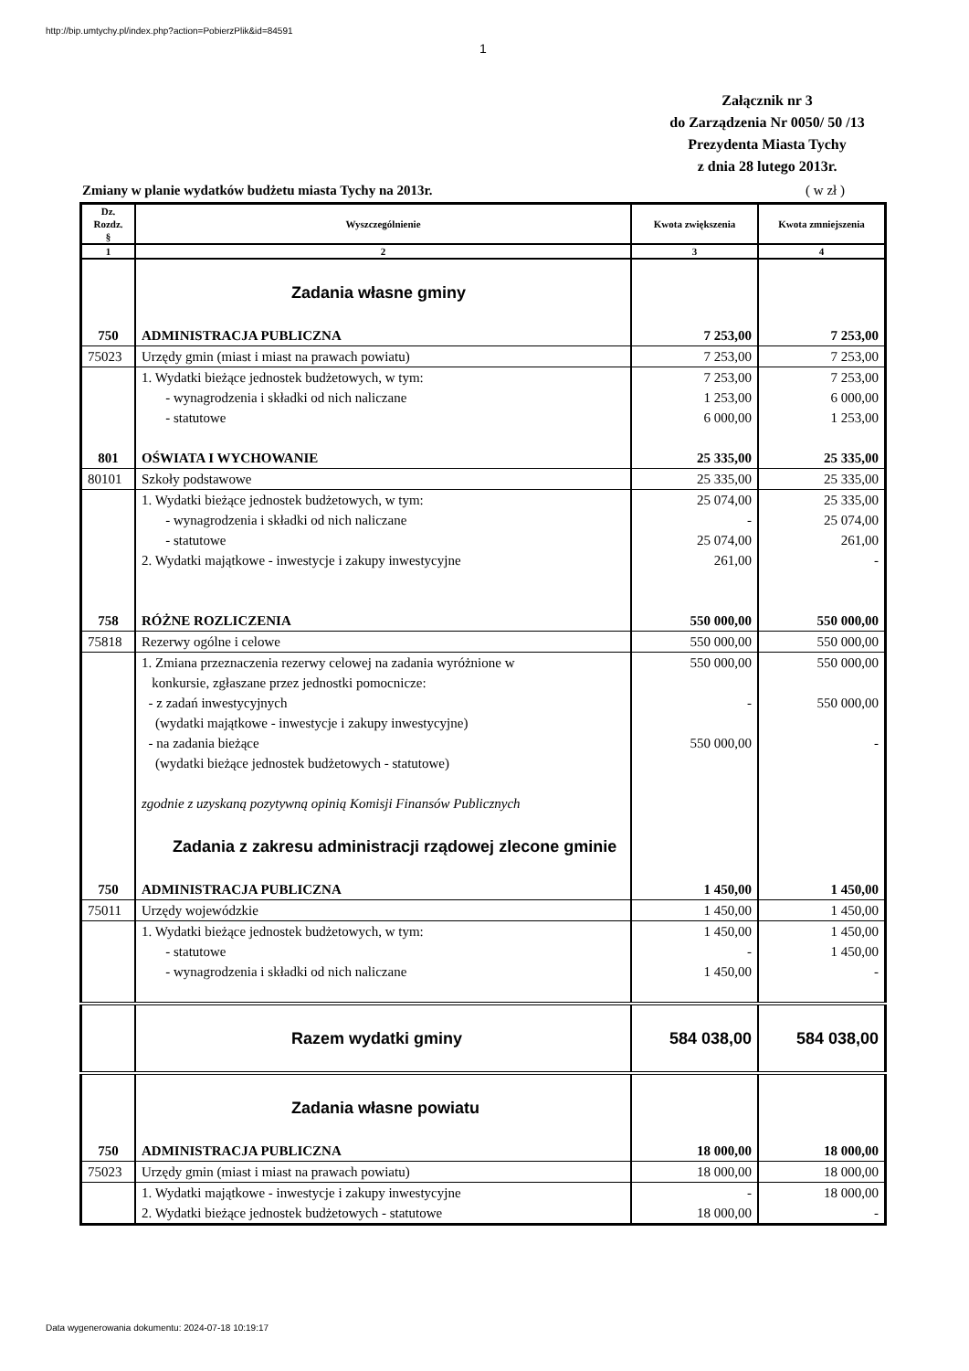http://bip.umtychy.pl/index.php?action=PobierzPlik&id=84591
1
Załącznik nr 3
do Zarządzenia Nr 0050/ 50 /13
Prezydenta Miasta Tychy
z dnia 28 lutego 2013r.
Zmiany w planie wydatków budżetu miasta Tychy na 2013r. ( w zł )
| Dz. Rozdz. § | Wyszczególnienie | Kwota zwiększenia | Kwota zmniejszenia |
| --- | --- | --- | --- |
| 1 | 2 | 3 | 4 |
| | Zadania własne gminy | | |
| 750 | ADMINISTRACJA PUBLICZNA | 7 253,00 | 7 253,00 |
| 75023 | Urzędy gmin (miast i miast na prawach powiatu) | 7 253,00 | 7 253,00 |
| | 1. Wydatki bieżące jednostek budżetowych, w tym: - wynagrodzenia i składki od nich naliczane - statutowe | 7 253,00 1 253,00 6 000,00 | 7 253,00 6 000,00 1 253,00 |
| 801 | OŚWIATA I WYCHOWANIE | 25 335,00 | 25 335,00 |
| 80101 | Szkoły podstawowe | 25 335,00 | 25 335,00 |
| | 1. Wydatki bieżące jednostek budżetowych, w tym: - wynagrodzenia i składki od nich naliczane - statutowe 2. Wydatki majątkowe - inwestycje i zakupy inwestycyjne | 25 074,00 - 25 074,00 261,00 | 25 335,00 25 074,00 261,00 - |
| 758 | RÓŻNE ROZLICZENIA | 550 000,00 | 550 000,00 |
| 75818 | Rezerwy ogólne i celowe | 550 000,00 | 550 000,00 |
| | 1. Zmiana przeznaczenia rezerwy celowej na zadania wyróżnione w konkursie, zgłaszane przez jednostki pomocnicze: - z zadań inwestycyjnych (wydatki majątkowe - inwestycje i zakupy inwestycyjne) - na zadania bieżące (wydatki bieżące jednostek budżetowych - statutowe) zgodnie z uzyskaną pozytywną opinią Komisji Finansów Publicznych | 550 000,00 - 550 000,00 | 550 000,00 550 000,00 - |
| | Zadania z zakresu administracji rządowej zlecone gminie | | |
| 750 | ADMINISTRACJA PUBLICZNA | 1 450,00 | 1 450,00 |
| 75011 | Urzędy wojewódzkie | 1 450,00 | 1 450,00 |
| | 1. Wydatki bieżące jednostek budżetowych, w tym: - statutowe - wynagrodzenia i składki od nich naliczane | 1 450,00 - 1 450,00 | 1 450,00 1 450,00 - |
| | Razem wydatki gminy | 584 038,00 | 584 038,00 |
| | Zadania własne powiatu | | |
| 750 | ADMINISTRACJA PUBLICZNA | 18 000,00 | 18 000,00 |
| 75023 | Urzędy gmin (miast i miast na prawach powiatu) | 18 000,00 | 18 000,00 |
| | 1. Wydatki majątkowe - inwestycje i zakupy inwestycyjne 2. Wydatki bieżące jednostek budżetowych - statutowe | - 18 000,00 | 18 000,00 - |
Data wygenerowania dokumentu: 2024-07-18 10:19:17